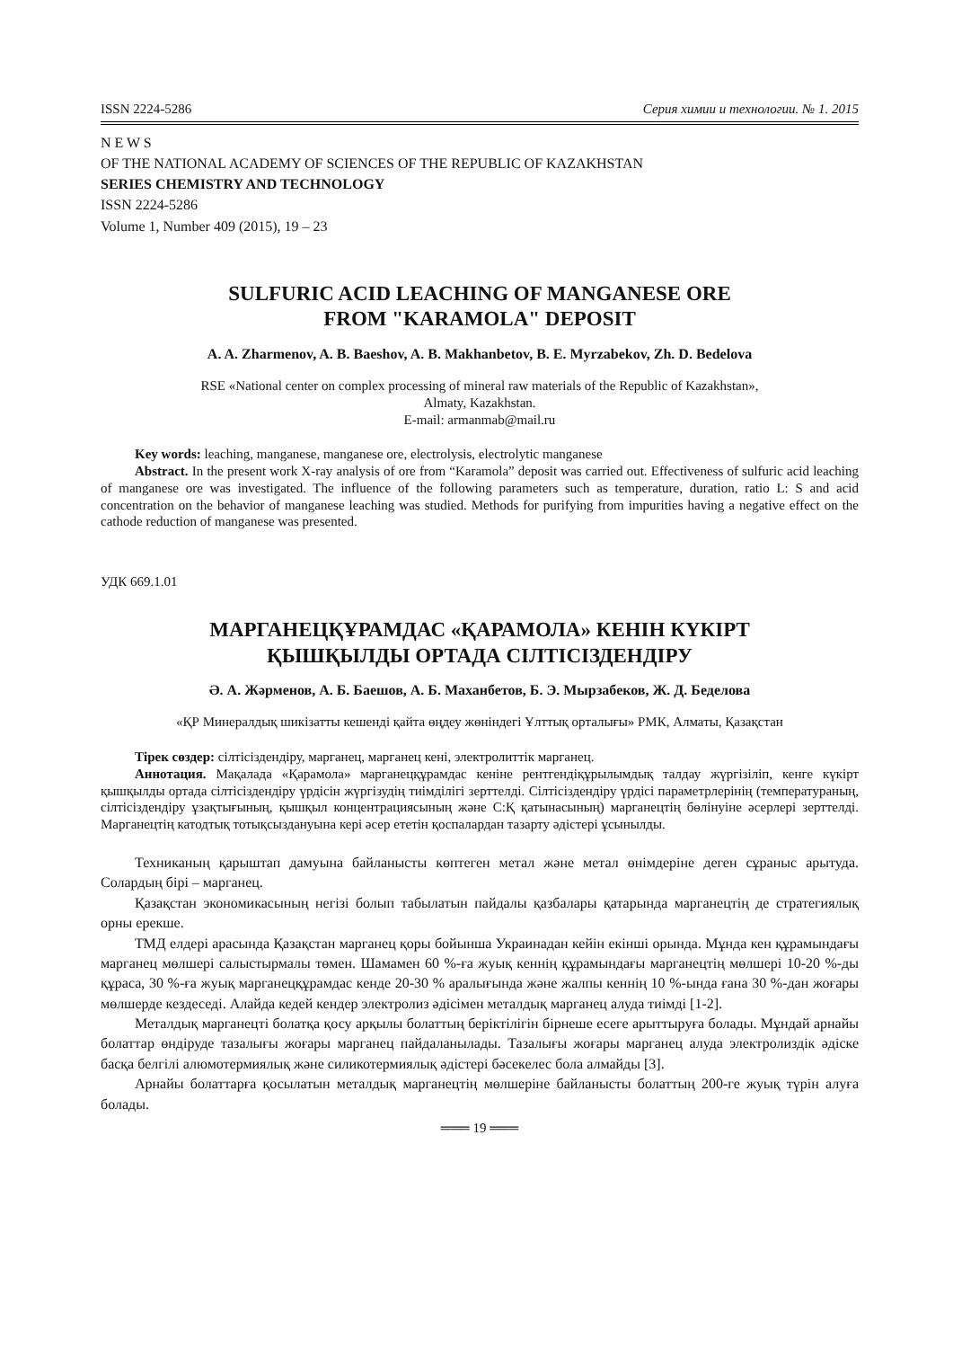ISSN 2224-5286 Серия химии и технологии. № 1. 2015
N E W S
OF THE NATIONAL ACADEMY OF SCIENCES OF THE REPUBLIC OF KAZAKHSTAN
SERIES CHEMISTRY AND TECHNOLOGY
ISSN 2224-5286
Volume 1, Number 409 (2015), 19 – 23
SULFURIC ACID LEACHING OF MANGANESE ORE
FROM "KARAMOLA" DEPOSIT
A. A. Zharmenov, A. B. Baeshov, A. B. Makhanbetov, B. E. Myrzabekov, Zh. D. Bedelova
RSE «National center on complex processing of mineral raw materials of the Republic of Kazakhstan»,
Almaty, Kazakhstan.
E-mail: armanmab@mail.ru
Key words: leaching, manganese, manganese ore, electrolysis, electrolytic manganese
Abstract. In the present work X-ray analysis of ore from “Karamola” deposit was carried out. Effectiveness of sulfuric acid leaching of manganese ore was investigated. The influence of the following parameters such as temperature, duration, ratio L: S and acid concentration on the behavior of manganese leaching was studied. Methods for purifying from impurities having a negative effect on the cathode reduction of manganese was presented.
УДК 669.1.01
МАРГАНЕЦҚҰРАМДАС «ҚАРАМОЛА» КЕНІН КҮКІРТ
ҚЫШҚЫЛДЫ ОРТАДА СІЛТІСІЗДЕНДІРУ
Ә. А. Жәрменов, А. Б. Баешов, А. Б. Маханбетов, Б. Э. Мырзабеков, Ж. Д. Беделова
«ҚР Минералдық шикізатты кешенді қайта өңдеу жөніндегі Ұлттық орталығы» РМК, Алматы, Қазақстан
Тірек сөздер: сілтісіздендіру, марганец, марганец кені, электролиттік марганец.
Аннотация. Мақалада «Қарамола» марганецқұрамдас кеніне рентгендіқұрылымдық талдау жүргізіліп, кенге күкірт қышқылды ортада сілтісіздендіру үрдісін жүргізудің тиімділігі зерттелді. Сілтісіздендіру үрдісі параметрлерінің (температураның, сілтісіздендіру ұзақтығының, қышқыл концентрациясының және С:Қ қатынасының) марганецтің бөлінуіне әсерлері зерттелді. Марганецтің катодтық тотықсыздануына кері әсер ететін қоспалардан тазарту әдістері ұсынылды.
Техниканың қарыштап дамуына байланысты көптеген метал және метал өнімдеріне деген сұраныс арытуда. Солардың бірі – марганец.
Қазақстан экономикасының негізі болып табылатын пайдалы қазбалары қатарында марганецтің де стратегиялық орны ерекше.
ТМД елдері арасында Қазақстан марганец қоры бойынша Украинадан кейін екінші орында. Мұнда кен құрамындағы марганец мөлшері салыстырмалы төмен. Шамамен 60 %-ға жуық кеннің құрамындағы марганецтің мөлшері 10-20 %-ды құраса, 30 %-ға жуық марганецқұрамдас кенде 20-30 % аралығында және жалпы кеннің 10 %-ында ғана 30 %-дан жоғары мөлшерде кездеседі. Алайда кедей кендер электролиз әдісімен металдық марганец алуда тиімді [1-2].
Металдық марганецті болатқа қосу арқылы болаттың беріктілігін бірнеше есеге арыттыруға болады. Мұндай арнайы болаттар өндіруде тазалығы жоғары марганец пайдаланылады. Тазалығы жоғары марганец алуда электролиздік әдіске басқа белгілі алюмотермиялық және силикотермиялық әдістері бәсекелес бола алмайды [3].
Арнайы болаттарға қосылатын металдық марганецтің мөлшеріне байланысты болаттың 200-ге жуық түрін алуға болады.
═══ 19 ═══